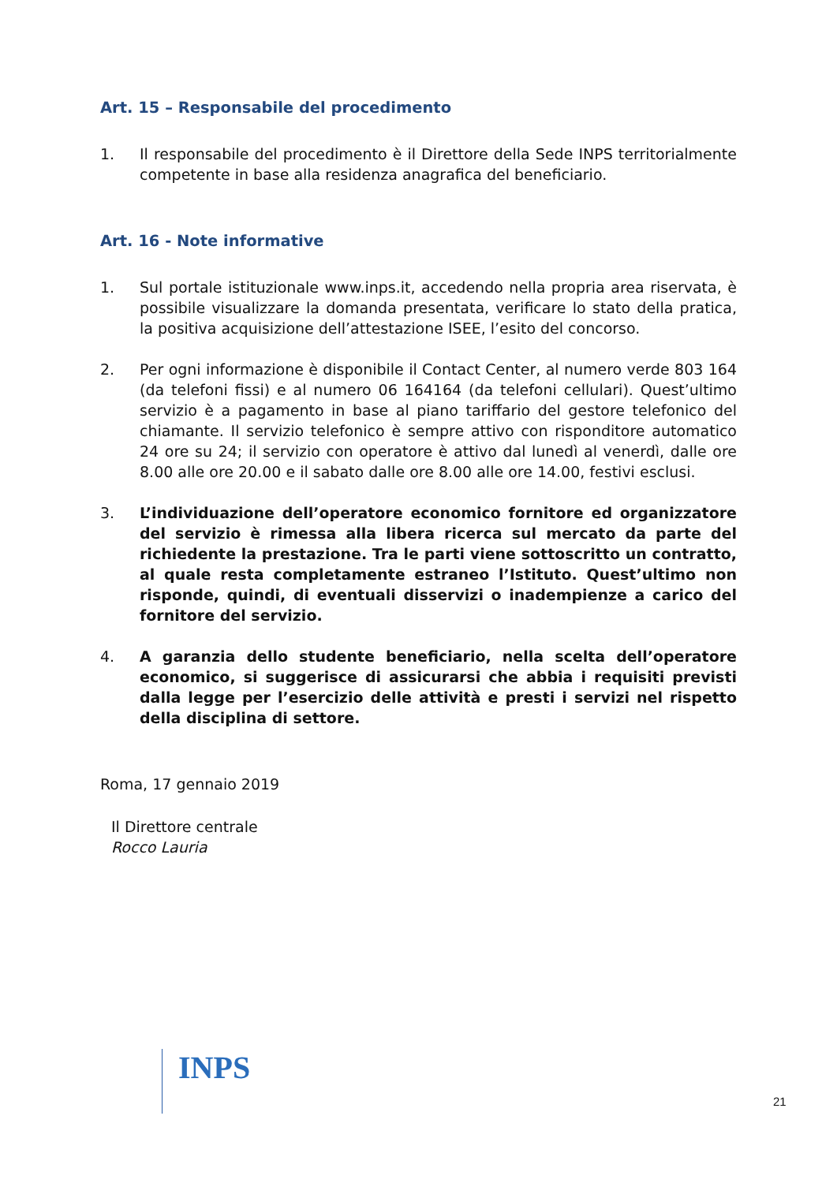Art. 15 – Responsabile del procedimento
1. Il responsabile del procedimento è il Direttore della Sede INPS territorialmente competente in base alla residenza anagrafica del beneficiario.
Art. 16 - Note informative
1. Sul portale istituzionale www.inps.it, accedendo nella propria area riservata, è possibile visualizzare la domanda presentata, verificare lo stato della pratica, la positiva acquisizione dell’attestazione ISEE, l’esito del concorso.
2. Per ogni informazione è disponibile il Contact Center, al numero verde 803 164 (da telefoni fissi) e al numero 06 164164 (da telefoni cellulari). Quest’ultimo servizio è a pagamento in base al piano tariffario del gestore telefonico del chiamante. Il servizio telefonico è sempre attivo con risponditore automatico 24 ore su 24; il servizio con operatore è attivo dal lunedì al venerdì, dalle ore 8.00 alle ore 20.00 e il sabato dalle ore 8.00 alle ore 14.00, festivi esclusi.
3. L’individuazione dell’operatore economico fornitore ed organizzatore del servizio è rimessa alla libera ricerca sul mercato da parte del richiedente la prestazione. Tra le parti viene sottoscritto un contratto, al quale resta completamente estraneo l’Istituto. Quest’ultimo non risponde, quindi, di eventuali disservizi o inadempienze a carico del fornitore del servizio.
4. A garanzia dello studente beneficiario, nella scelta dell’operatore economico, si suggerisce di assicurarsi che abbia i requisiti previsti dalla legge per l’esercizio delle attività e presti i servizi nel rispetto della disciplina di settore.
Roma, 17 gennaio 2019
Il Direttore centrale
Rocco Lauria
INPS
21